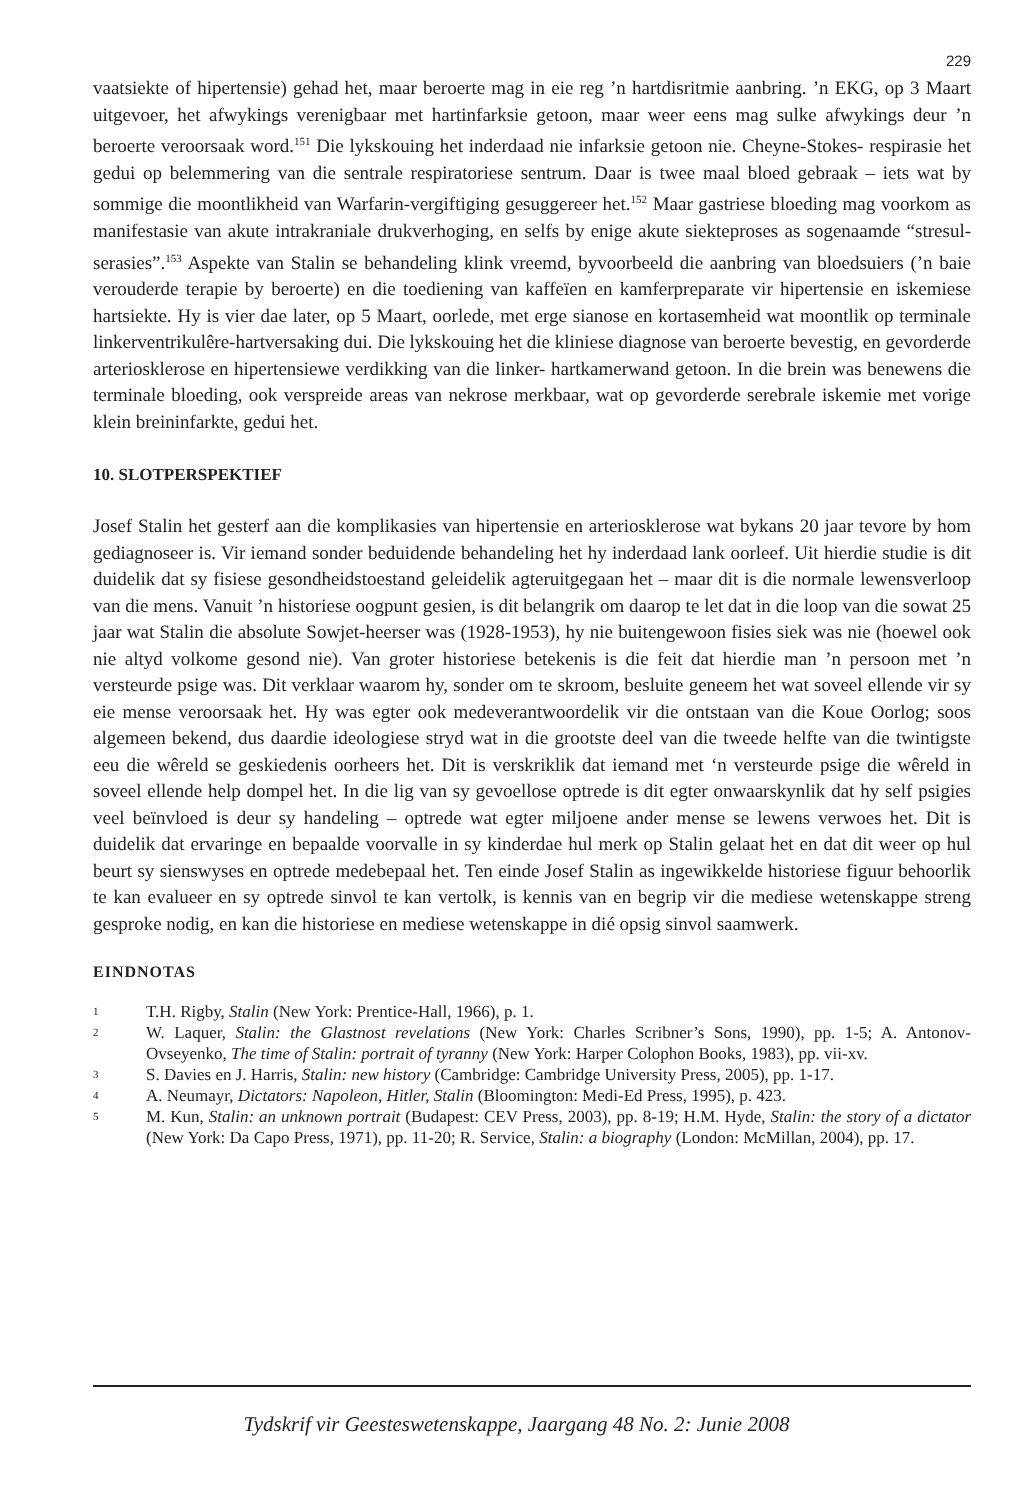229
vaatsiekte of hipertensie) gehad het, maar beroerte mag in eie reg ’n hartdisritmie aanbring. ’n EKG, op 3 Maart uitgevoer, het afwykings verenigbaar met hartinfarksie getoon, maar weer eens mag sulke afwykings deur ’n beroerte veroorsaak word.<sup>151</sup> Die lykskouing het inderdaad nie infarksie getoon nie. Cheyne-Stokes- respirasie het gedui op belemmering van die sentrale respiratoriese sentrum. Daar is twee maal bloed gebraak – iets wat by sommige die moontlikheid van Warfarin-vergiftiging gesuggereer het.<sup>152</sup> Maar gastriese bloeding mag voorkom as manifestasie van akute intrakraniale drukverhoging, en selfs by enige akute siekteproses as sogenaamde “stresul-serasies”.<sup>153</sup> Aspekte van Stalin se behandeling klink vreemd, byvoorbeeld die aanbring van bloedsuiers (’n baie verouderde terapie by beroerte) en die toediening van kaffeïen en kamferpreparate vir hipertensie en iskemiese hartsiekte. Hy is vier dae later, op 5 Maart, oorlede, met erge sianose en kortasemheid wat moontlik op terminale linkerventrikulêre-hartversaking dui. Die lykskouing het die kliniese diagnose van beroerte bevestig, en gevorderde arteriosklerose en hipertensiewe verdikking van die linker- hartkamerwand getoon. In die brein was benewens die terminale bloeding, ook verspreide areas van nekrose merkbaar, wat op gevorderde serebrale iskemie met vorige klein breininfarkte, gedui het.
10. SLOTPERSPEKTIEF
Josef Stalin het gesterf aan die komplikasies van hipertensie en arteriosklerose wat bykans 20 jaar tevore by hom gediagnoseer is. Vir iemand sonder beduidende behandeling het hy inderdaad lank oorleef. Uit hierdie studie is dit duidelik dat sy fisiese gesondheidstoestand geleidelik agteruitgegaan het – maar dit is die normale lewensverloop van die mens. Vanuit ’n historiese oogpunt gesien, is dit belangrik om daarop te let dat in die loop van die sowat 25 jaar wat Stalin die absolute Sowjet-heerser was (1928-1953), hy nie buitengewoon fisies siek was nie (hoewel ook nie altyd volkome gesond nie). Van groter historiese betekenis is die feit dat hierdie man ’n persoon met ’n versteurde psige was. Dit verklaar waarom hy, sonder om te skroom, besluite geneem het wat soveel ellende vir sy eie mense veroorsaak het. Hy was egter ook medeverantwoordelik vir die ontstaan van die Koue Oorlog; soos algemeen bekend, dus daardie ideologiese stryd wat in die grootste deel van die tweede helfte van die twintigste eeu die wêreld se geskiedenis oorheers het. Dit is verskriklik dat iemand met ‘n versteurde psige die wêreld in soveel ellende help dompel het. In die lig van sy gevoellose optrede is dit egter onwaarskynlik dat hy self psigies veel beïnvloed is deur sy handeling – optrede wat egter miljoene ander mense se lewens verwoes het. Dit is duidelik dat ervaringe en bepaalde voorvalle in sy kinderdae hul merk op Stalin gelaat het en dat dit weer op hul beurt sy sienswyses en optrede medebepaal het. Ten einde Josef Stalin as ingewikkelde historiese figuur behoorlik te kan evalueer en sy optrede sinvol te kan vertolk, is kennis van en begrip vir die mediese wetenskappe streng gesproke nodig, en kan die historiese en mediese wetenskappe in dié opsig sinvol saamwerk.
EINDNOTAS
1 T.H. Rigby, Stalin (New York: Prentice-Hall, 1966), p. 1.
2 W. Laquer, Stalin: the Glastnost revelations (New York: Charles Scribner’s Sons, 1990), pp. 1-5; A. Antonov-Ovseyenko, The time of Stalin: portrait of tyranny (New York: Harper Colophon Books, 1983), pp. vii-xv.
3 S. Davies en J. Harris, Stalin: new history (Cambridge: Cambridge University Press, 2005), pp. 1-17.
4 A. Neumayr, Dictators: Napoleon, Hitler, Stalin (Bloomington: Medi-Ed Press, 1995), p. 423.
5 M. Kun, Stalin: an unknown portrait (Budapest: CEV Press, 2003), pp. 8-19; H.M. Hyde, Stalin: the story of a dictator (New York: Da Capo Press, 1971), pp. 11-20; R. Service, Stalin: a biography (London: McMillan, 2004), pp. 17.
Tydskrif vir Geesteswetenskappe, Jaargang 48 No. 2: Junie 2008